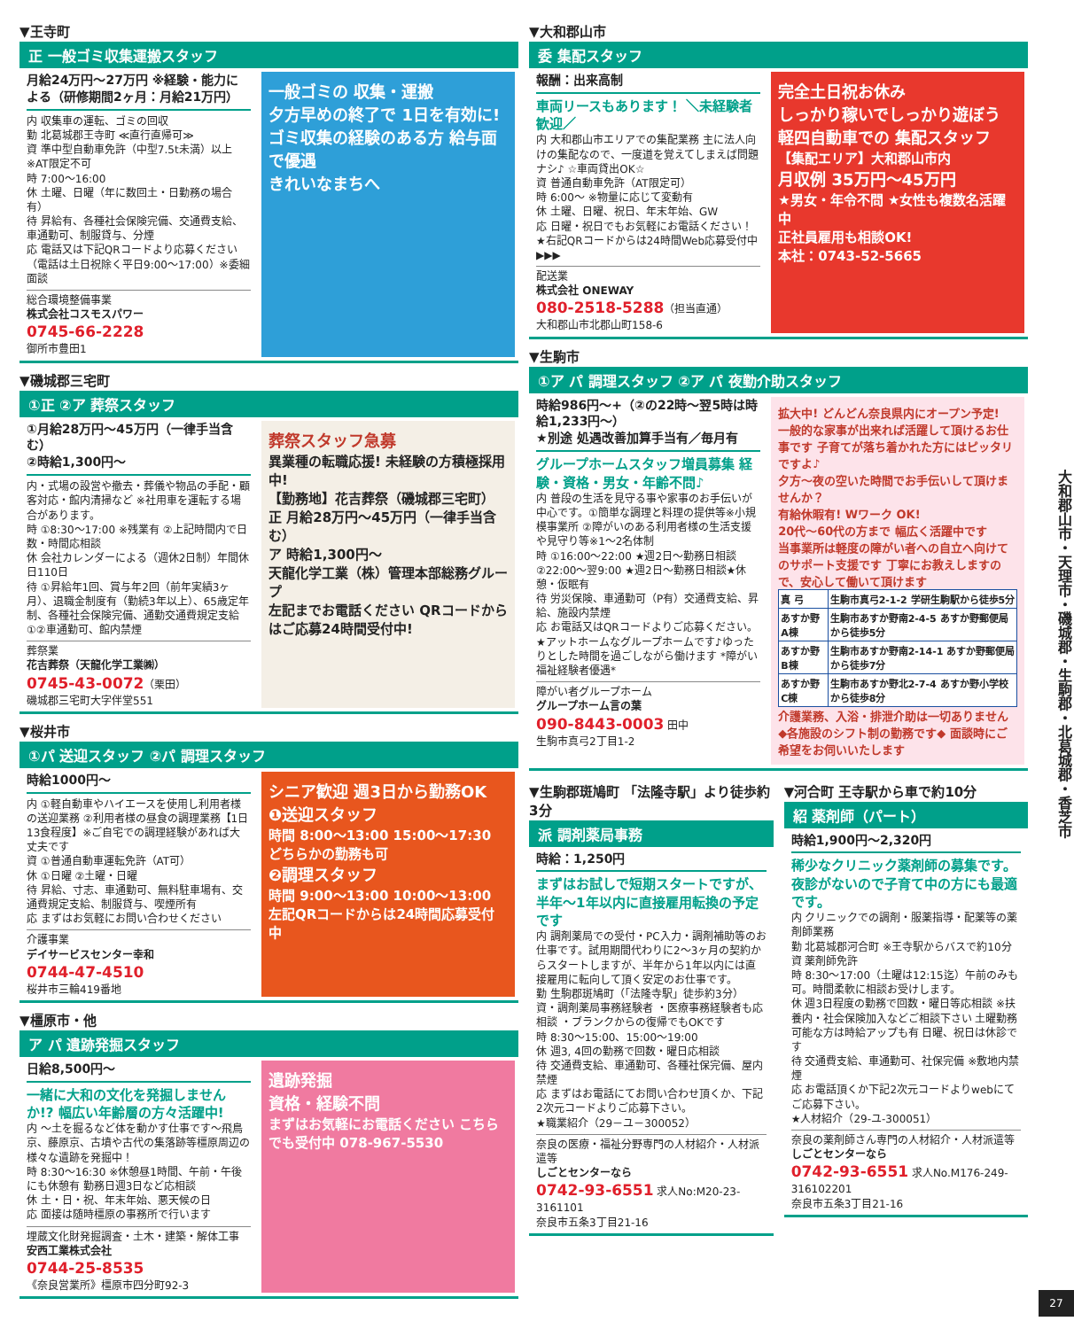▼王寺町
正 一般ゴミ収集運搬スタッフ
月給24万円～27万円 ※経験・能力による（研修期間2ヶ月：月給21万円）
内 収集車の運転、ゴミの回収
勤 北葛城郡王寺町 ≪直行直帰可≫
資 準中型自動車免許（中型7.5t未満）以上 ※AT限定不可
時 7:00～16:00
休 土曜、日曜（年に数回土・日勤務の場合有）
待 昇給有、各種社会保険完備、交通費支給、車通勤可、制服貸与、分煙
応 電話又は下記QRコードより応募ください（電話は土日祝除く平日9:00～17:00）※委細面談
総合環境整備事業
株式会社コスモスパワー
0745-66-2228
御所市豊田1
一般ゴミの 収集・運搬
夕方早めの終了で 1日を有効に!
ゴミ収集の経験のある方 給与面で優遇
きれいなまちへ
▼磯城郡三宅町
①正 ②ア 葬祭スタッフ
①月給28万円～45万円（一律手当含む）
②時給1,300円～
内・式場の設営や撤去・葬儀や物品の手配・顧客対応・館内清掃など ※社用車を運転する場合があります。
時 ①8:30～17:00 ※残業有 ②上記時間内で日数・時間応相談
休 会社カレンダーによる（週休2日制）年間休日110日
待 ①昇給年1回、賞与年2回（前年実績3ヶ月）、退職金制度有（勤続3年以上）、65歳定年制、各種社会保険完備、通勤交通費規定支給 ①②車通勤可、館内禁煙
葬祭業
花吉葬祭（天龍化学工業㈱）
0745-43-0072（栗田）
磯城郡三宅町大字伴堂551
葬祭スタッフ急募
異業種の転職応援! 未経験の方積極採用中!
【勤務地】花吉葬祭（磯城郡三宅町）
正 月給28万円～45万円（一律手当含む）
ア 時給1,300円～
天龍化学工業（株）管理本部総務グループ
左記までお電話ください QRコードからはご応募24時間受付中!
▼桜井市
①パ 送迎スタッフ ②パ 調理スタッフ
時給1000円～
内 ①軽自動車やハイエースを使用し利用者様の送迎業務 ②利用者様の昼食の調理業務【1日13食程度】※ご自宅での調理経験があれば大丈夫です
資 ①普通自動車運転免許（AT可）
休 ①日曜 ②土曜・日曜
待 昇給、寸志、車通勤可、無料駐車場有、交通費規定支給、制服貸与、喫煙所有
応 まずはお気軽にお問い合わせください
介護事業
デイサービスセンター幸和
0744-47-4510
桜井市三輪419番地
シニア歓迎 週3日から勤務OK
❶送迎スタッフ
時間 8:00～13:00 15:00～17:30 どちらかの勤務も可
❷調理スタッフ
時間 9:00～13:00 10:00～13:00
左記QRコードからは24時間応募受付中
▼橿原市・他
ア パ 遺跡発掘スタッフ
日給8,500円～
一緒に大和の文化を発掘しませんか!? 幅広い年齢層の方々活躍中!
内 ～土を掘るなど体を動かす仕事です～飛鳥京、藤原京、古墳や古代の集落跡等橿原周辺の様々な遺跡を発掘中！
時 8:30～16:30 ※休憩昼1時間、午前・午後にも休憩有 勤務日週3日など応相談
休 土・日・祝、年末年始、悪天候の日
応 面接は随時橿原の事務所で行います
埋蔵文化財発掘調査・土木・建築・解体工事
安西工業株式会社
0744-25-8535
《奈良営業所》橿原市四分町92-3
遺跡発掘
資格・経験不問
まずはお気軽にお電話ください こちらでも受付中 078-967-5530
▼大和郡山市
委 集配スタッフ
報酬：出来高制
車両リースもあります！ ＼未経験者歓迎／
内 大和郡山市エリアでの集配業務 主に法人向けの集配なので、一度道を覚えてしまえば問題ナシ♪ ☆車両貸出OK☆
資 普通自動車免許（AT限定可）
時 6:00～ ※物量に応じて変動有
休 土曜、日曜、祝日、年末年始、GW
応 日曜・祝日でもお気軽にお電話ください！★右記QRコードからは24時間Web応募受付中▶▶▶
配送業
株式会社 ONEWAY
080-2518-5288（担当直通）
大和郡山市北郡山町158-6
完全土日祝お休み
しっかり稼いでしっかり遊ぼう
軽四自動車での 集配スタッフ
【集配エリア】大和郡山市内
月収例 35万円～45万円
★男女・年令不問 ★女性も複数名活躍中
正社員雇用も相談OK!
本社：0743-52-5665
▼生駒市
①ア パ 調理スタッフ ②ア パ 夜勤介助スタッフ
時給986円～+（②の22時～翌5時は時給1,233円～）
★別途 処遇改善加算手当有／毎月有
グループホームスタッフ増員募集 経験・資格・男女・年齢不問♪
内 普段の生活を見守る事や家事のお手伝いが中心です。①簡単な調理と料理の提供等※小規模事業所 ②障がいのある利用者様の生活支援や見守り等※1～2名体制
時 ①16:00～22:00 ★週2日～勤務日相談 ②22:00～翌9:00 ★週2日～勤務日相談★休憩・仮眠有
待 労災保険、車通勤可（P有）交通費支給、昇給、施設内禁煙
応 お電話又はQRコードよりご応募ください。
★アットホームなグループホームです♪ゆったりとした時間を過ごしながら働けます *障がい福祉経験者優遇*
障がい者グループホーム
グループホーム言の葉
090-8443-0003 田中
生駒市真弓2丁目1-2
拡大中! どんどん奈良県内にオープン予定!
一般的な家事が出来れば活躍して頂けるお仕事です 子育てが落ち着かれた方にはピッタリですよ♪
夕方～夜の空いた時間でお手伝いして頂けませんか？
有給休暇有! Wワーク OK!
20代～60代の方まで 幅広く活躍中です
当事業所は軽度の障がい者への自立へ向けてのサポート支援です 丁寧にお教えしますので、安心して働いて頂けます
| 真 弓 | 生駒市真弓2-1-2 学研生駒駅から徒歩5分 |
| あすか野A棟 | 生駒市あすか野南2-4-5 あすか野郵便局から徒歩5分 |
| あすか野B棟 | 生駒市あすか野南2-14-1 あすか野郵便局から徒歩7分 |
| あすか野C棟 | 生駒市あすか野北2-7-4 あすか野小学校から徒歩8分 |
介護業務、入浴・排泄介助は一切ありません ◆各施設のシフト制の勤務です◆ 面談時にご希望をお伺いいたします
▼生駒郡斑鳩町 「法隆寺駅」より徒歩約3分
派 調剤薬局事務
時給：1,250円
まずはお試しで短期スタートですが、半年～1年以内に直接雇用転換の予定です
内 調剤薬局での受付・PC入力・調剤補助等のお仕事です。試用期間代わりに2～3ヶ月の契約からスタートしますが、半年から1年以内には直接雇用に転向して頂く安定のお仕事です。
勤 生駒郡斑鳩町（「法隆寺駅」徒歩約3分）
資・調剤薬局事務経験者 ・医療事務経験者も応相談 ・ブランクからの復帰でもOKです
時 8:30～15:00、15:00～19:00
休 週3, 4回の勤務で回数・曜日応相談
待 交通費支給、車通勤可、各種社保完備、屋内禁煙
応 まずはお電話にてお問い合わせ頂くか、下記2次元コードよりご応募下さい。
★職業紹介（29－ユ－300052）
奈良の医療・福祉分野専門の人材紹介・人材派遣等
しごとセンターなら
0742-93-6551 求人No:M20-23-3161101
奈良市五条3丁目21-16
▼河合町 王寺駅から車で約10分
紹 薬剤師（パート）
時給1,900円～2,320円
稀少なクリニック薬剤師の募集です。夜診がないので子育て中の方にも最適です。
内 クリニックでの調剤・服薬指導・配薬等の薬剤師業務
勤 北葛城郡河合町 ※王寺駅からバスで約10分
資 薬剤師免許
時 8:30～17:00（土曜は12:15迄）午前のみも可。時間柔軟に相談お受けします。
休 週3日程度の勤務で回数・曜日等応相談 ※扶養内・社会保険加入などご相談下さい 土曜勤務可能な方は時給アップも有 日曜、祝日は休診です
待 交通費支給、車通勤可、社保完備 ※敷地内禁煙
応 お電話頂くか下記2次元コードよりwebにてご応募下さい。
★人材紹介（29-ユ-300051）
奈良の薬剤師さん専門の人材紹介・人材派遣等
しごとセンターなら
0742-93-6551 求人No.M176-249-316102201
奈良市五条3丁目21-16
大和郡山市・天理市・磯城郡・生駒郡・北葛城郡・香芝市
27